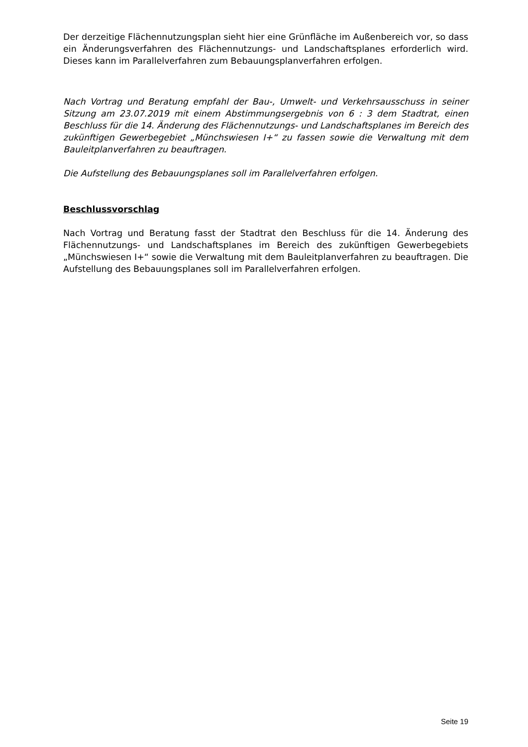Der derzeitige Flächennutzungsplan sieht hier eine Grünfläche im Außenbereich vor, so dass ein Änderungsverfahren des Flächennutzungs- und Landschaftsplanes erforderlich wird. Dieses kann im Parallelverfahren zum Bebauungsplanverfahren erfolgen.
Nach Vortrag und Beratung empfahl der Bau-, Umwelt- und Verkehrsausschuss in seiner Sitzung am 23.07.2019 mit einem Abstimmungsergebnis von 6 : 3 dem Stadtrat, einen Beschluss für die 14. Änderung des Flächennutzungs- und Landschaftsplanes im Bereich des zukünftigen Gewerbegebiet „Münchswiesen I+“ zu fassen sowie die Verwaltung mit dem Bauleitplanverfahren zu beauftragen.
Die Aufstellung des Bebauungsplanes soll im Parallelverfahren erfolgen.
Beschlussvorschlag
Nach Vortrag und Beratung fasst der Stadtrat den Beschluss für die 14. Änderung des Flächennutzungs- und Landschaftsplanes im Bereich des zukünftigen Gewerbegebiets „Münchswiesen I+“ sowie die Verwaltung mit dem Bauleitplanverfahren zu beauftragen. Die Aufstellung des Bebauungsplanes soll im Parallelverfahren erfolgen.
Seite 19